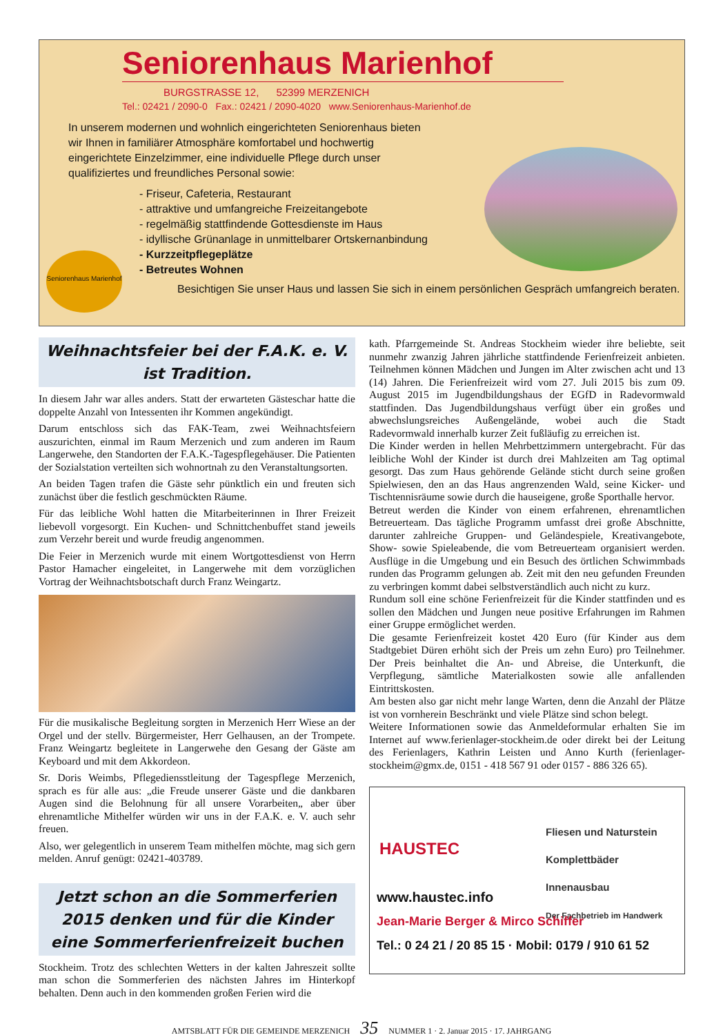Seniorenhaus Marienhof
BURGSTRASSE 12, 52399 MERZENICH
Tel.: 02421 / 2090-0 Fax.: 02421 / 2090-4020 www.Seniorenhaus-Marienhof.de
In unserem modernen und wohnlich eingerichteten Seniorenhaus bieten wir Ihnen in familiärer Atmosphäre komfortabel und hochwertig eingerichtete Einzelzimmer, eine individuelle Pflege durch unser qualifiziertes und freundliches Personal sowie:
- Friseur, Cafeteria, Restaurant
- attraktive und umfangreiche Freizeitangebote
- regelmäßig stattfindende Gottesdienste im Haus
- idyllische Grünanlage in unmittelbarer Ortskernanbindung
- Kurzzeitpflegeplätze
- Betreutes Wohnen
Besichtigen Sie unser Haus und lassen Sie sich in einem persönlichen Gespräch umfangreich beraten.
Seniorenhaus Marienhof
Weihnachtsfeier bei der F.A.K. e. V.
ist Tradition.
In diesem Jahr war alles anders. Statt der erwarteten Gästeschar hatte die doppelte Anzahl von Intessenten ihr Kommen angekündigt.
Darum entschloss sich das FAK-Team, zwei Weihnachtsfeiern auszurichten, einmal im Raum Merzenich und zum anderen im Raum Langerwehe, den Standorten der F.A.K.-Tagespflegehäuser. Die Patienten der Sozialstation verteilten sich wohnortnah zu den Veranstaltungsorten.
An beiden Tagen trafen die Gäste sehr pünktlich ein und freuten sich zunächst über die festlich geschmückten Räume.
Für das leibliche Wohl hatten die Mitarbeiterinnen in Ihrer Freizeit liebevoll vorgesorgt. Ein Kuchen- und Schnittchenbuffet stand jeweils zum Verzehr bereit und wurde freudig angenommen.
Die Feier in Merzenich wurde mit einem Wortgottesdienst von Herrn Pastor Hamacher eingeleitet, in Langerwehe mit dem vorzüglichen Vortrag der Weihnachtsbotschaft durch Franz Weingartz.
Für die musikalische Begleitung sorgten in Merzenich Herr Wiese an der Orgel und der stellv. Bürgermeister, Herr Gelhausen, an der Trompete. Franz Weingartz begleitete in Langerwehe den Gesang der Gäste am Keyboard und mit dem Akkordeon.
Sr. Doris Weimbs, Pflegediensstleitung der Tagespflege Merzenich, sprach es für alle aus: „die Freude unserer Gäste und die dankbaren Augen sind die Belohnung für all unsere Vorarbeiten„ aber über ehrenamtliche Mithelfer würden wir uns in der F.A.K. e. V. auch sehr freuen.
Also, wer gelegentlich in unserem Team mithelfen möchte, mag sich gern melden. Anruf genügt: 02421-403789.
Jetzt schon an die Sommerferien 2015 denken und für die Kinder eine Sommerferienfreizeit buchen
Stockheim. Trotz des schlechten Wetters in der kalten Jahreszeit sollte man schon die Sommerferien des nächsten Jahres im Hinterkopf behalten. Denn auch in den kommenden großen Ferien wird die
kath. Pfarrgemeinde St. Andreas Stockheim wieder ihre beliebte, seit nunmehr zwanzig Jahren jährliche stattfindende Ferienfreizeit anbieten. Teilnehmen können Mädchen und Jungen im Alter zwischen acht und 13 (14) Jahren. Die Ferienfreizeit wird vom 27. Juli 2015 bis zum 09. August 2015 im Jugendbildungshaus der EGfD in Radevormwald stattfinden. Das Jugendbildungshaus verfügt über ein großes und abwechslungsreiches Außengelände, wobei auch die Stadt Radevormwald innerhalb kurzer Zeit fußläufig zu erreichen ist.
Die Kinder werden in hellen Mehrbettzimmern untergebracht. Für das leibliche Wohl der Kinder ist durch drei Mahlzeiten am Tag optimal gesorgt. Das zum Haus gehörende Gelände sticht durch seine großen Spielwiesen, den an das Haus angrenzenden Wald, seine Kicker- und Tischtennisräume sowie durch die hauseigene, große Sporthalle hervor.
Betreut werden die Kinder von einem erfahrenen, ehrenamtlichen Betreuerteam. Das tägliche Programm umfasst drei große Abschnitte, darunter zahlreiche Gruppen- und Geländespiele, Kreativangebote, Show- sowie Spieleabende, die vom Betreuerteam organisiert werden. Ausflüge in die Umgebung und ein Besuch des örtlichen Schwimmbads runden das Programm gelungen ab. Zeit mit den neu gefunden Freunden zu verbringen kommt dabei selbstverständlich auch nicht zu kurz.
Rundum soll eine schöne Ferienfreizeit für die Kinder stattfinden und es sollen den Mädchen und Jungen neue positive Erfahrungen im Rahmen einer Gruppe ermöglichet werden.
Die gesamte Ferienfreizeit kostet 420 Euro (für Kinder aus dem Stadtgebiet Düren erhöht sich der Preis um zehn Euro) pro Teilnehmer. Der Preis beinhaltet die An- und Abreise, die Unterkunft, die Verpflegung, sämtliche Materialkosten sowie alle anfallenden Eintrittskosten.
Am besten also gar nicht mehr lange Warten, denn die Anzahl der Plätze ist von vornherein Beschränkt und viele Plätze sind schon belegt.
Weitere Informationen sowie das Anmeldeformular erhalten Sie im Internet auf www.ferienlager-stockheim.de oder direkt bei der Leitung des Ferienlagers, Kathrin Leisten und Anno Kurth (ferienlager-stockheim@gmx.de, 0151 - 418 567 91 oder 0157 - 886 326 65).
Fliesen und Naturstein
Komplettbäder
Innenausbau
Der Fachbetrieb im Handwerk
HAUSTEC
www.haustec.info
Jean-Marie Berger & Mirco Schiffer
Tel.: 0 24 21 / 20 85 15 · Mobil: 0179 / 910 61 52
AMTSBLATT FÜR DIE GEMEINDE MERZENICH 35 NUMMER 1 · 2. Januar 2015 · 17. JAHRGANG